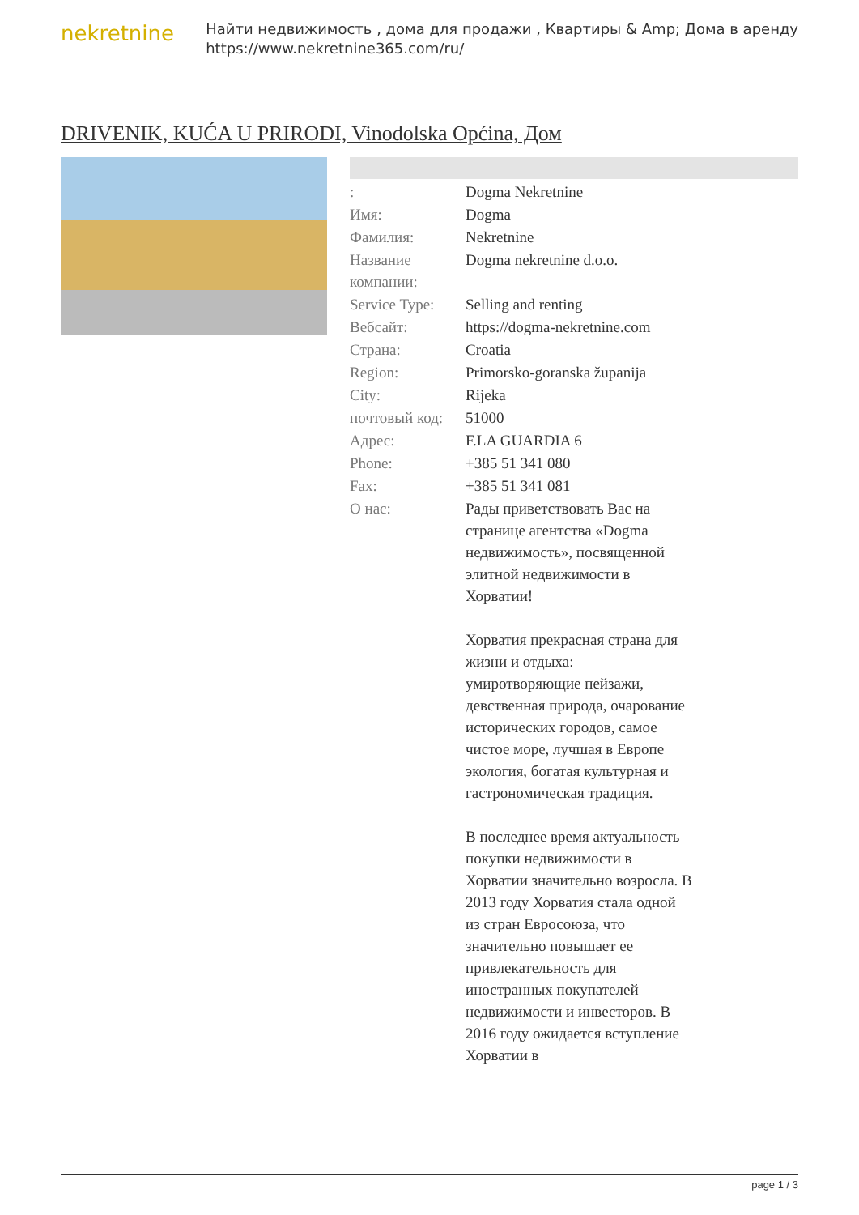nekretnine
Найти недвижимость , дома для продажи , Квартиры & Amp; Дома в аренду
https://www.nekretnine365.com/ru/
DRIVENIK, KUĆA U PRIRODI, Vinodolska Općina, Дом
| : | Dogma Nekretnine |
| Имя: | Dogma |
| Фамилия: | Nekretnine |
| Название компании: | Dogma nekretnine d.o.o. |
| Service Type: | Selling and renting |
| Вебсайт: | https://dogma-nekretnine.com |
| Страна: | Croatia |
| Region: | Primorsko-goranska županija |
| City: | Rijeka |
| почтовый код: | 51000 |
| Адрес: | F.LA GUARDIA 6 |
| Phone: | +385 51 341 080 |
| Fax: | +385 51 341 081 |
| О нас: | Рады приветствовать Вас на странице агентства «Dogma недвижимость», посвященной элитной недвижимости в Хорватии! Хорватия прекрасная страна для жизни и отдыха: умиротворяющие пейзажи, девственная природа, очарование исторических городов, самое чистое море, лучшая в Европе экология, богатая культурная и гастрономическая традиция. В последнее время актуальность покупки недвижимости в Хорватии значительно возросла. В 2013 году Хорватия стала одной из стран Евросоюза, что значительно повышает ее привлекательность для иностранных покупателей недвижимости и инвесторов. В 2016 году ожидается вступление Хорватии в |
page 1 / 3